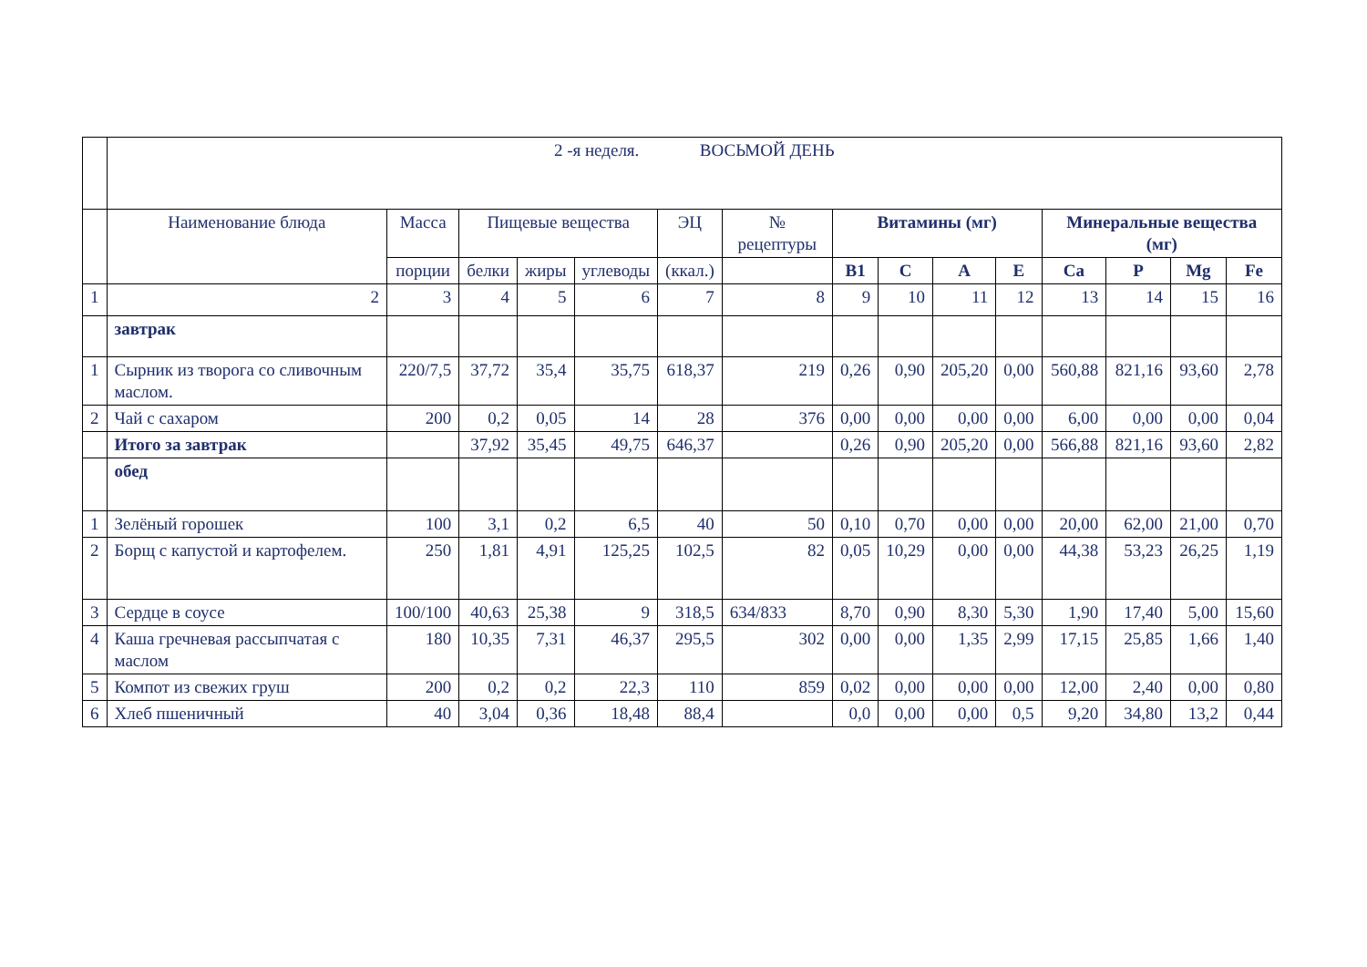| | 2 -я неделя. ВОСЬМОЙ ДЕНЬ | | | | | | | | | | | | | | |
| | Наименование блюда | Масса | Пищевые вещества | | | ЭЦ | № рецептуры | Витамины (мг) | | | | Минеральные вещества (мг) | | | |
| | | порции | белки | жиры | углеводы | (ккал.) | | В1 | С | А | Е | Са | Р | Mg | Fe |
| 1 | 2 | 3 | 4 | 5 | 6 | 7 | 8 | 9 | 10 | 11 | 12 | 13 | 14 | 15 | 16 |
| | завтрак | | | | | | | | | | | | | | |
| 1 | Сырник из творога со сливочным маслом. | 220/7,5 | 37,72 | 35,4 | 35,75 | 618,37 | 219 | 0,26 | 0,90 | 205,20 | 0,00 | 560,88 | 821,16 | 93,60 | 2,78 |
| 2 | Чай с сахаром | 200 | 0,2 | 0,05 | 14 | 28 | 376 | 0,00 | 0,00 | 0,00 | 0,00 | 6,00 | 0,00 | 0,00 | 0,04 |
| | Итого за завтрак | | 37,92 | 35,45 | 49,75 | 646,37 | | 0,26 | 0,90 | 205,20 | 0,00 | 566,88 | 821,16 | 93,60 | 2,82 |
| | обед | | | | | | | | | | | | | | |
| 1 | Зелёный горошек | 100 | 3,1 | 0,2 | 6,5 | 40 | 50 | 0,10 | 0,70 | 0,00 | 0,00 | 20,00 | 62,00 | 21,00 | 0,70 |
| 2 | Борщ с капустой и картофелем. | 250 | 1,81 | 4,91 | 125,25 | 102,5 | 82 | 0,05 | 10,29 | 0,00 | 0,00 | 44,38 | 53,23 | 26,25 | 1,19 |
| 3 | Сердце в соусе | 100/100 | 40,63 | 25,38 | 9 | 318,5 | 634/833 | 8,70 | 0,90 | 8,30 | 5,30 | 1,90 | 17,40 | 5,00 | 15,60 |
| 4 | Каша гречневая рассыпчатая с маслом | 180 | 10,35 | 7,31 | 46,37 | 295,5 | 302 | 0,00 | 0,00 | 1,35 | 2,99 | 17,15 | 25,85 | 1,66 | 1,40 |
| 5 | Компот из свежих груш | 200 | 0,2 | 0,2 | 22,3 | 110 | 859 | 0,02 | 0,00 | 0,00 | 0,00 | 12,00 | 2,40 | 0,00 | 0,80 |
| 6 | Хлеб пшеничный | 40 | 3,04 | 0,36 | 18,48 | 88,4 | | 0,0 | 0,00 | 0,00 | 0,5 | 9,20 | 34,80 | 13,2 | 0,44 |